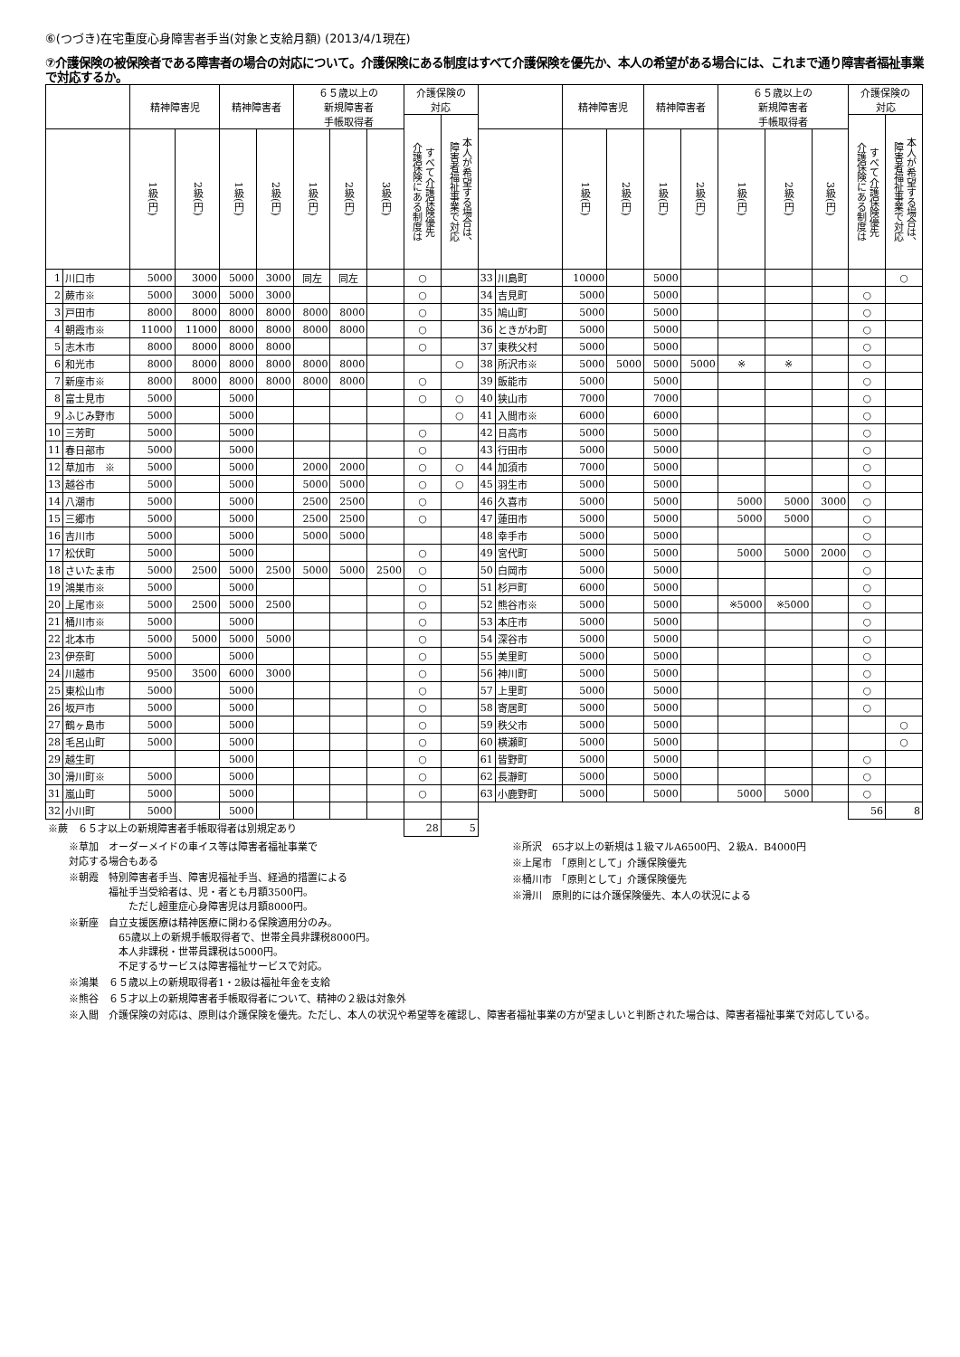⑥(つづき)在宅重度心身障害者手当(対象と支給月額) (2013/4/1現在)
⑦介護保険の被保険者である障害者の場合の対応について。介護保険にある制度はすべて介護保険を優先か、本人の希望がある場合には、これまで通り障害者福祉事業で対応するか。
| | | 精神障害児 | | 精神障害者 | | ６５歳以上の 新規障害者 手帳取得者 | | | 介護保険の 対応 | | | | 精神障害児 | | 精神障害者 | | ６５歳以上の 新規障害者 手帳取得者 | | | 介護保険の 対応 | |
| --- | --- | --- | --- | --- | --- | --- | --- | --- | --- | --- | --- | --- | --- | --- | --- | --- | --- | --- | --- | --- | --- |
| | | | | | | | | | すべて介護保険優先 介護保険にある制度は | 本人が希望する場合は、 障害者福祉事業で対応 | | | | | | | | | | すべて介護保険優先 介護保険にある制度は | 本人が希望する場合は、 障害者福祉事業で対応 |
| | | 1級(円) | 2級(円) | 1級(円) | 2級(円) | 1級(円) | 2級(円) | 3級(円) | | | | | 1級(円) | 2級(円) | 1級(円) | 2級(円) | 1級(円) | 2級(円) | 3級(円) | | |
| 1 | 川口市 | 5000 | 3000 | 5000 | 3000 | 同左 | 同左 | | ○ | | 33 | 川島町 | 10000 | | 5000 | | | | | | ○ |
| 2 | 蕨市※ | 5000 | 3000 | 5000 | 3000 | | | | ○ | | 34 | 吉見町 | 5000 | | 5000 | | | | | ○ | |
| 3 | 戸田市 | 8000 | 8000 | 8000 | 8000 | 8000 | 8000 | | ○ | | 35 | 鳩山町 | 5000 | | 5000 | | | | | ○ | |
| 4 | 朝霞市※ | 11000 | 11000 | 8000 | 8000 | 8000 | 8000 | | ○ | | 36 | ときがわ町 | 5000 | | 5000 | | | | | ○ | |
| 5 | 志木市 | 8000 | 8000 | 8000 | 8000 | | | | ○ | | 37 | 東秩父村 | 5000 | | 5000 | | | | | ○ | |
| 6 | 和光市 | 8000 | 8000 | 8000 | 8000 | 8000 | 8000 | | | ○ | 38 | 所沢市※ | 5000 | 5000 | 5000 | 5000 | ※ | ※ | | ○ | |
| 7 | 新座市※ | 8000 | 8000 | 8000 | 8000 | 8000 | 8000 | | ○ | | 39 | 飯能市 | 5000 | | 5000 | | | | | ○ | |
| 8 | 富士見市 | 5000 | | 5000 | | | | | ○ | ○ | 40 | 狭山市 | 7000 | | 7000 | | | | | ○ | |
| 9 | ふじみ野市 | 5000 | | 5000 | | | | | | ○ | 41 | 入間市※ | 6000 | | 6000 | | | | | ○ | |
| 10 | 三芳町 | 5000 | | 5000 | | | | | ○ | | 42 | 日高市 | 5000 | | 5000 | | | | | ○ | |
| 11 | 春日部市 | 5000 | | 5000 | | | | | ○ | | 43 | 行田市 | 5000 | | 5000 | | | | | ○ | |
| 12 | 草加市 ※ | 5000 | | 5000 | | 2000 | 2000 | | ○ | ○ | 44 | 加須市 | 7000 | | 5000 | | | | | ○ | |
| 13 | 越谷市 | 5000 | | 5000 | | 5000 | 5000 | | ○ | ○ | 45 | 羽生市 | 5000 | | 5000 | | | | | ○ | |
| 14 | 八潮市 | 5000 | | 5000 | | 2500 | 2500 | | ○ | | 46 | 久喜市 | 5000 | | 5000 | | 5000 | 5000 | 3000 | ○ | |
| 15 | 三郷市 | 5000 | | 5000 | | 2500 | 2500 | | ○ | | 47 | 蓮田市 | 5000 | | 5000 | | 5000 | 5000 | | ○ | |
| 16 | 吉川市 | 5000 | | 5000 | | 5000 | 5000 | | | | 48 | 幸手市 | 5000 | | 5000 | | | | | ○ | |
| 17 | 松伏町 | 5000 | | 5000 | | | | | ○ | | 49 | 宮代町 | 5000 | | 5000 | | 5000 | 5000 | 2000 | ○ | |
| 18 | さいたま市 | 5000 | 2500 | 5000 | 2500 | 5000 | 5000 | 2500 | ○ | | 50 | 白岡市 | 5000 | | 5000 | | | | | ○ | |
| 19 | 鴻巣市※ | 5000 | | 5000 | | | | | ○ | | 51 | 杉戸町 | 6000 | | 5000 | | | | | ○ | |
| 20 | 上尾市※ | 5000 | 2500 | 5000 | 2500 | | | | ○ | | 52 | 熊谷市※ | 5000 | | 5000 | | ※5000 | ※5000 | | ○ | |
| 21 | 桶川市※ | 5000 | | 5000 | | | | | ○ | | 53 | 本庄市 | 5000 | | 5000 | | | | | ○ | |
| 22 | 北本市 | 5000 | 5000 | 5000 | 5000 | | | | ○ | | 54 | 深谷市 | 5000 | | 5000 | | | | | ○ | |
| 23 | 伊奈町 | 5000 | | 5000 | | | | | ○ | | 55 | 美里町 | 5000 | | 5000 | | | | | ○ | |
| 24 | 川越市 | 9500 | 3500 | 6000 | 3000 | | | | ○ | | 56 | 神川町 | 5000 | | 5000 | | | | | ○ | |
| 25 | 東松山市 | 5000 | | 5000 | | | | | ○ | | 57 | 上里町 | 5000 | | 5000 | | | | | ○ | |
| 26 | 坂戸市 | 5000 | | 5000 | | | | | ○ | | 58 | 寄居町 | 5000 | | 5000 | | | | | ○ | |
| 27 | 鶴ヶ島市 | 5000 | | 5000 | | | | | ○ | | 59 | 秩父市 | 5000 | | 5000 | | | | | | ○ |
| 28 | 毛呂山町 | 5000 | | 5000 | | | | | ○ | | 60 | 横瀬町 | 5000 | | 5000 | | | | | | ○ |
| 29 | 越生町 | | | 5000 | | | | | ○ | | 61 | 皆野町 | 5000 | | 5000 | | | | | ○ | |
| 30 | 滑川町※ | 5000 | | 5000 | | | | | ○ | | 62 | 長瀞町 | 5000 | | 5000 | | | | | ○ | |
| 31 | 嵐山町 | 5000 | | 5000 | | | | | ○ | | 63 | 小鹿野町 | 5000 | | 5000 | | 5000 | 5000 | | ○ | |
| 32 | 小川町 | 5000 | | 5000 | | | | | | | | | | | | | | | | 56 | 8 |
| ※蕨 ６５才以上の新規障害者手帳取得者は別規定あり | | | | | | | | | 28 | 5 | | | | | | | | | | | |
※草加　オーダーメイドの車イス等は障害者福祉事業で
対応する場合もある
※朝霞　特別障害者手当、障害児福祉手当、経過的措置による
　　　　福祉手当受給者は、児・者とも月額3500円。
　　　　　　ただし超重症心身障害児は月額8000円。
※新座　自立支援医療は精神医療に関わる保険適用分のみ。
　　　　　65歳以上の新規手帳取得者で、世帯全員非課税8000円。
　　　　　本人非課税・世帯員課税は5000円。
　　　　　不足するサービスは障害福祉サービスで対応。
※鴻巣　６５歳以上の新規取得者1・2級は福祉年金を支給
※熊谷　６５才以上の新規障害者手帳取得者について、精神の２級は対象外
※所沢　65才以上の新規は１級マルA6500円、２級A．B4000円
※上尾市　「原則として」介護保険優先
※桶川市　「原則として」介護保険優先
※滑川　原則的には介護保険優先、本人の状況による
※入間　介護保険の対応は、原則は介護保険を優先。ただし、本人の状況や希望等を確認し、障害者福祉事業の方が望ましいと判断された場合は、障害者福祉事業で対応している。